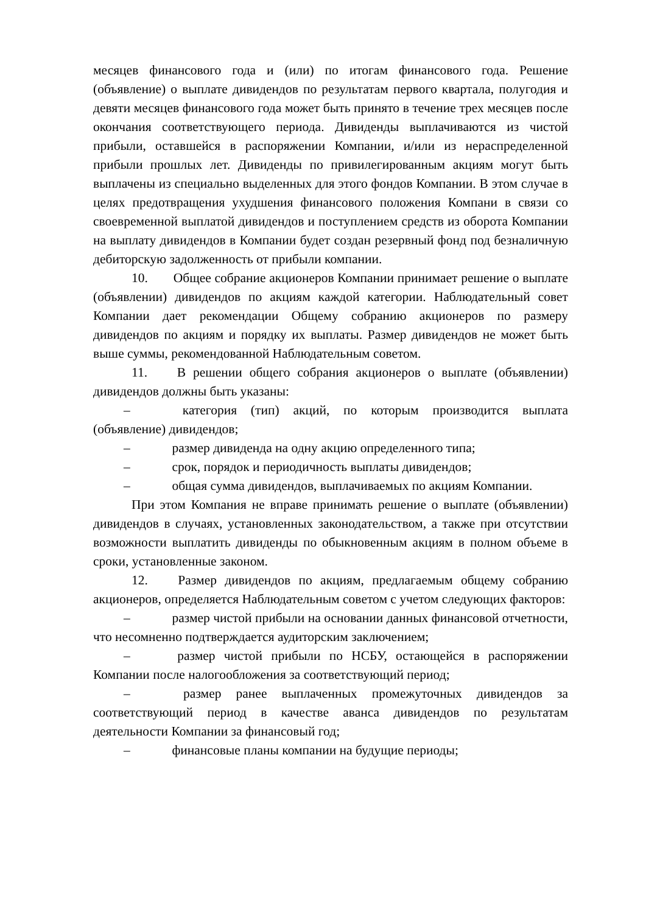месяцев финансового года и (или) по итогам финансового года. Решение (объявление) о выплате дивидендов по результатам первого квартала, полугодия и девяти месяцев финансового года может быть принято в течение трех месяцев после окончания соответствующего периода. Дивиденды выплачиваются из чистой прибыли, оставшейся в распоряжении Компании, и/или из нераспределенной прибыли прошлых лет. Дивиденды по привилегированным акциям могут быть выплачены из специально выделенных для этого фондов Компании. В этом случае в целях предотвращения ухудшения финансового положения Компани в связи со своевременной выплатой дивидендов и поступлением средств из оборота Компании на выплату дивидендов в Компании будет создан резервный фонд под безналичную дебиторскую задолженность от прибыли компании.
10. Общее собрание акционеров Компании принимает решение о выплате (объявлении) дивидендов по акциям каждой категории. Наблюдательный совет Компании дает рекомендации Общему собранию акционеров по размеру дивидендов по акциям и порядку их выплаты. Размер дивидендов не может быть выше суммы, рекомендованной Наблюдательным советом.
11. В решении общего собрания акционеров о выплате (объявлении) дивидендов должны быть указаны:
– категория (тип) акций, по которым производится выплата (объявление) дивидендов;
– размер дивиденда на одну акцию определенного типа;
– срок, порядок и периодичность выплаты дивидендов;
– общая сумма дивидендов, выплачиваемых по акциям Компании.
При этом Компания не вправе принимать решение о выплате (объявлении) дивидендов в случаях, установленных законодательством, а также при отсутствии возможности выплатить дивиденды по обыкновенным акциям в полном объеме в сроки, установленные законом.
12. Размер дивидендов по акциям, предлагаемым общему собранию акционеров, определяется Наблюдательным советом с учетом следующих факторов:
– размер чистой прибыли на основании данных финансовой отчетности, что несомненно подтверждается аудиторским заключением;
– размер чистой прибыли по НСБУ, остающейся в распоряжении Компании после налогообложения за соответствующий период;
– размер ранее выплаченных промежуточных дивидендов за соответствующий период в качестве аванса дивидендов по результатам деятельности Компании за финансовый год;
– финансовые планы компании на будущие периоды;